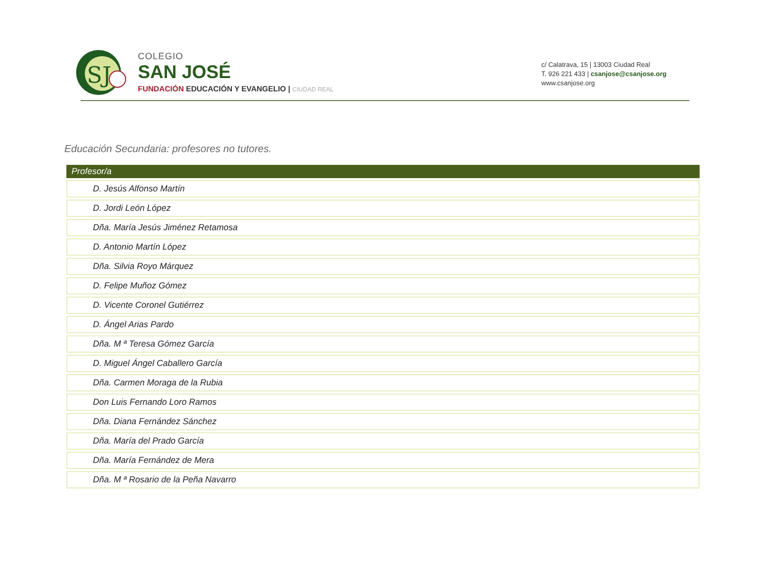SJ
COLEGIO
SAN JOSÉ
FUNDACIÓN EDUCACIÓN Y EVANGELIO | CIUDAD REAL
c/ Calatrava, 15 | 13003 Ciudad Real
T. 926 221 433 | csanjose@csanjose.org
www.csanjose.org
Educación Secundaria: profesores no tutores.
| Profesor/a |
| --- |
| D. Jesús Alfonso Martín |
| D. Jordi León López |
| Dña. María Jesús Jiménez Retamosa |
| D. Antonio Martín López |
| Dña. Silvia Royo Márquez |
| D. Felipe Muñoz Gómez |
| D. Vicente Coronel Gutiérrez |
| D. Ángel Arias Pardo |
| Dña. M ª Teresa Gómez García |
| D. Miguel Ángel Caballero García |
| Dña. Carmen Moraga de la Rubia |
| Don Luis Fernando Loro Ramos |
| Dña. Diana Fernández Sánchez |
| Dña. María del Prado García |
| Dña. María Fernández de Mera |
| Dña. M ª Rosario de la Peña Navarro |